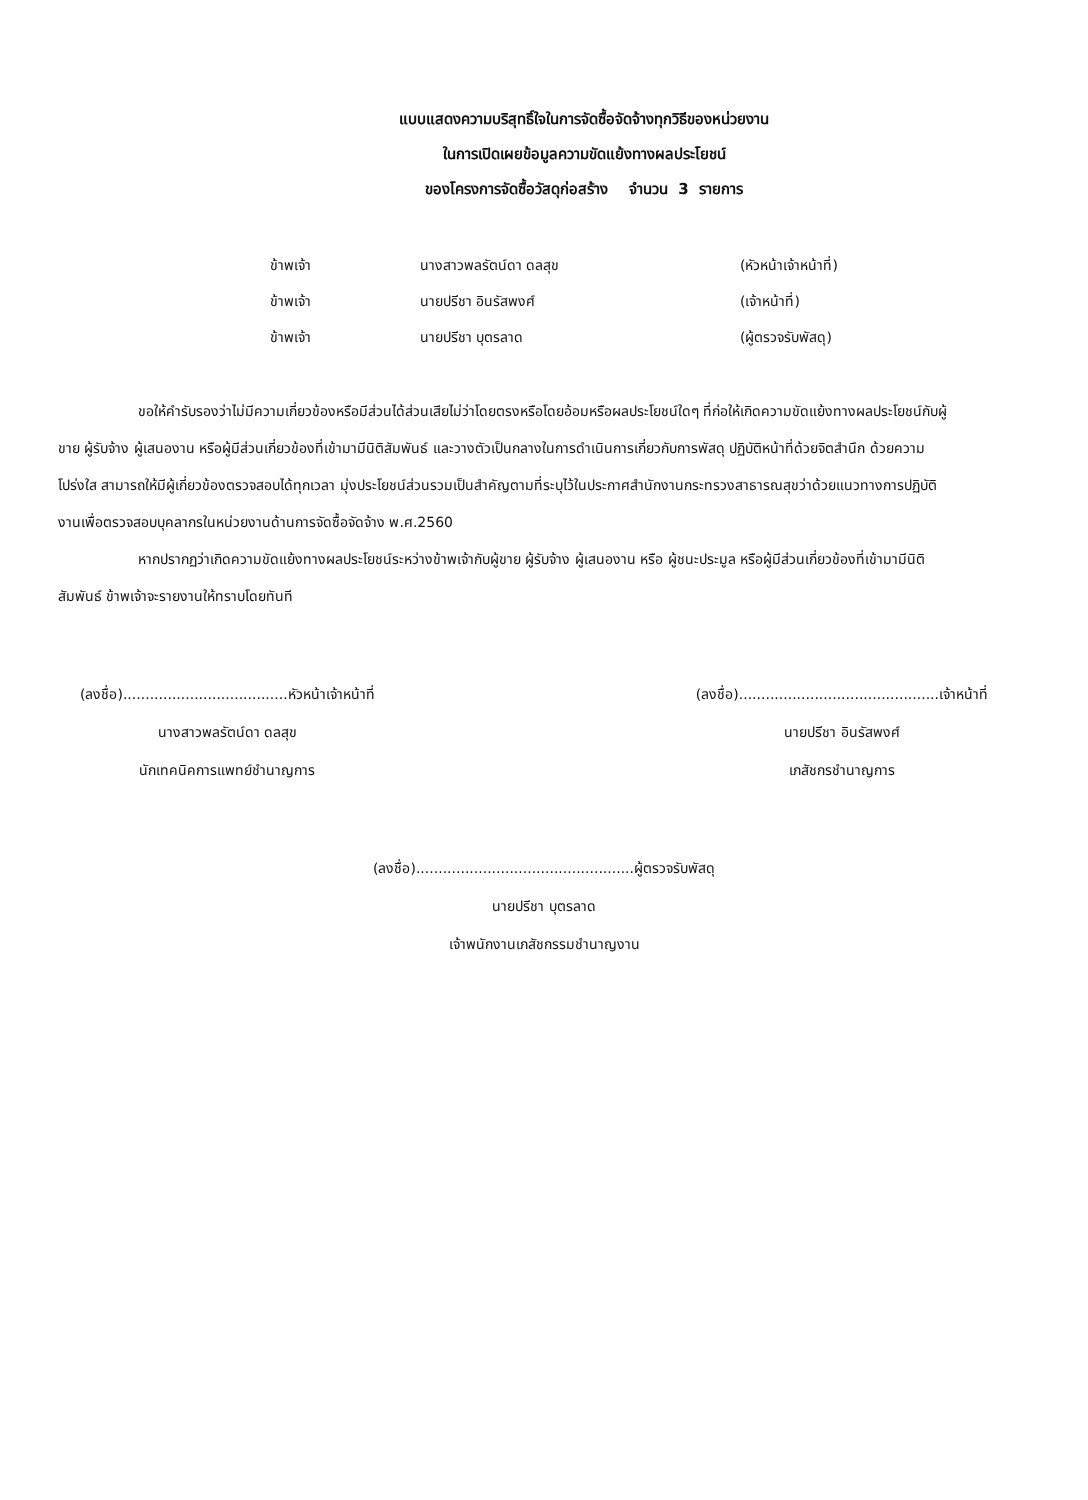แบบแสดงความบริสุทธิ์ใจในการจัดซื้อจัดจ้างทุกวิธีของหน่วยงาน
ในการเปิดเผยข้อมูลความขัดแย้งทางผลประโยชน์
ของโครงการจัดซื้อวัสดุก่อสร้าง จำนวน 3 รายการ
| ข้าพเจ้า | นางสาวพลรัตน์ดา ดลสุข | (หัวหน้าเจ้าหน้าที่) |
| ข้าพเจ้า | นายปรีชา อินรัสพงศ์ | (เจ้าหน้าที่) |
| ข้าพเจ้า | นายปรีชา บุตรลาด | (ผู้ตรวจรับพัสดุ) |
ขอให้คำรับรองว่าไม่มีความเกี่ยวข้องหรือมีส่วนได้ส่วนเสียไม่ว่าโดยตรงหรือโดยอ้อมหรือผลประโยชน์ใดๆ ที่ก่อให้เกิดความขัดแย้งทางผลประโยชน์กับผู้ขาย ผู้รับจ้าง ผู้เสนองาน หรือผู้มีส่วนเกี่ยวข้องที่เข้ามามีนิติสัมพันธ์ และวางตัวเป็นกลางในการดำเนินการเกี่ยวกับการพัสดุ ปฏิบัติหน้าที่ด้วยจิตสำนึก ด้วยความโปร่งใส สามารถให้มีผู้เกี่ยวข้องตรวจสอบได้ทุกเวลา มุ่งประโยชน์ส่วนรวมเป็นสำคัญตามที่ระบุไว้ในประกาศสำนักงานกระทรวงสาธารณสุขว่าด้วยแนวทางการปฏิบัติงานเพื่อตรวจสอบบุคลากรในหน่วยงานด้านการจัดซื้อจัดจ้าง พ.ศ.2560
หากปรากฏว่าเกิดความขัดแย้งทางผลประโยชน์ระหว่างข้าพเจ้ากับผู้ขาย ผู้รับจ้าง ผู้เสนองาน หรือ ผู้ชนะประมูล หรือผู้มีส่วนเกี่ยวข้องที่เข้ามามีนิติสัมพันธ์ ข้าพเจ้าจะรายงานให้ทราบโดยทันที
(ลงชื่อ).....................................หัวหน้าเจ้าหน้าที่
นางสาวพลรัตน์ดา ดลสุข
นักเทคนิคการแพทย์ชำนาญการ
(ลงชื่อ).............................................เจ้าหน้าที่
นายปรีชา อินรัสพงศ์
เภสัชกรชำนาญการ
(ลงชื่อ).................................................ผู้ตรวจรับพัสดุ
นายปรีชา บุตรลาด
เจ้าพนักงานเภสัชกรรมชำนาญงาน